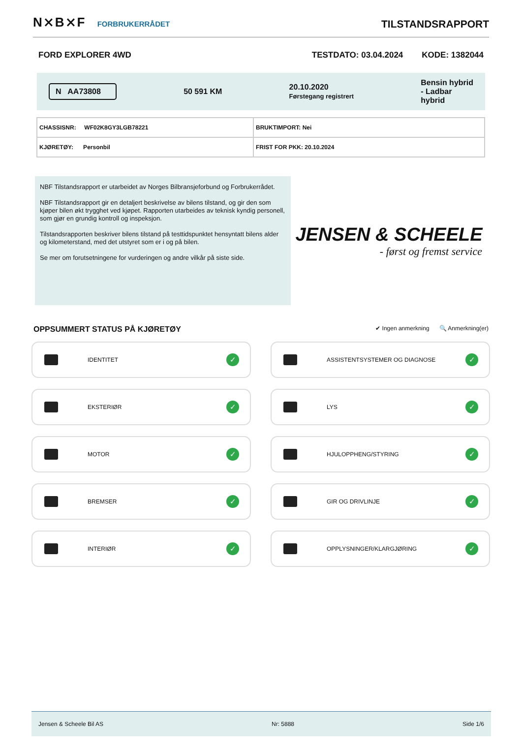N⨯B⨯F FORBRUKERRÅDET
TILSTANDSRAPPORT
FORD EXPLORER 4WD TESTDATO: 03.04.2024 KODE: 1382044
N AA73808
50 591 KM
20.10.2020
Førstegang registrert
Bensin hybrid
- Ladbar
hybrid
| CHASSISNR: WF02K8GY3LGB78221 | BRUKTIMPORT: Nei |
| KJØRETØY: Personbil | FRIST FOR PKK: 20.10.2024 |
NBF Tilstandsrapport er utarbeidet av Norges Bilbransjeforbund og Forbrukerrådet.
NBF Tilstandsrapport gir en detaljert beskrivelse av bilens tilstand, og gir den som kjøper bilen økt trygghet ved kjøpet. Rapporten utarbeides av teknisk kyndig personell, som gjør en grundig kontroll og inspeksjon.
Tilstandsrapporten beskriver bilens tilstand på testtidspunktet hensyntatt bilens alder og kilometerstand, med det utstyret som er i og på bilen.
Se mer om forutsetningene for vurderingen og andre vilkår på siste side.
JENSEN & SCHEELE
- først og fremst service
OPPSUMMERT STATUS PÅ KJØRETØY ✔ Ingen anmerkning 🔍 Anmerkning(er)
IDENTITET
✓
ASSISTENTSYSTEMER OG DIAGNOSE
✓
EKSTERIØR
✓
LYS
✓
MOTOR
✓
HJULOPPHENG/STYRING
✓
BREMSER
✓
GIR OG DRIVLINJE
✓
INTERIØR
✓
OPPLYSNINGER/KLARGJØRING
✓
Jensen & Scheele Bil AS Nr: 5888 Side 1/6